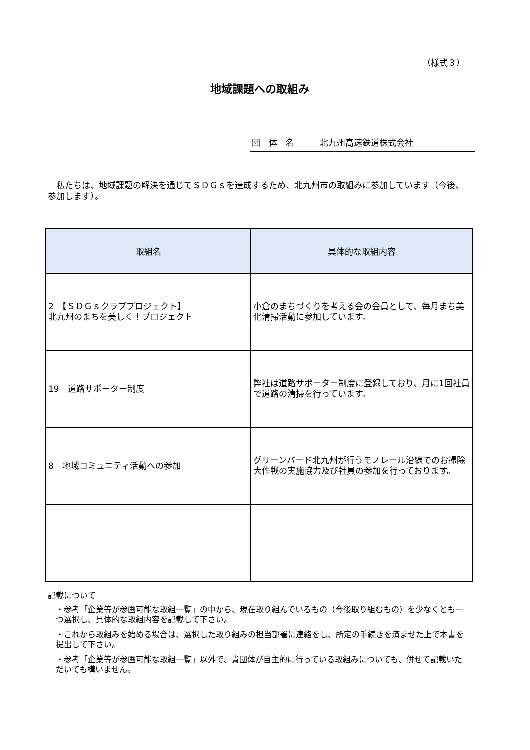（様式３）
地域課題への取組み
団　体　名　　　北九州高速鉄道株式会社
私たちは、地域課題の解決を通じてＳＤＧｓを達成するため、北九州市の取組みに参加しています（今後、参加します）。
| 取組名 | 具体的な取組内容 |
| --- | --- |
| 2 【ＳＤＧｓクラブプロジェクト】 北九州のまちを美しく！プロジェクト | 小倉のまちづくりを考える会の会員として、毎月まち美化清掃活動に参加しています。 |
| 19 道路サポーター制度 | 弊社は道路サポーター制度に登録しており、月に1回社員で道路の清掃を行っています。 |
| 8 地域コミュニティ活動への参加 | グリーンバード北九州が行うモノレール沿線でのお掃除大作戦の実施協力及び社員の参加を行っております。 |
記載について
・参考「企業等が参画可能な取組一覧」の中から、現在取り組んでいるもの（今後取り組むもの）を少なくとも一つ選択し、具体的な取組内容を記載して下さい。
・これから取組みを始める場合は、選択した取り組みの担当部署に連絡をし、所定の手続きを済ませた上で本書を提出して下さい。
・参考「企業等が参画可能な取組一覧」以外で、貴団体が自主的に行っている取組みについても、併せて記載いただいても構いません。